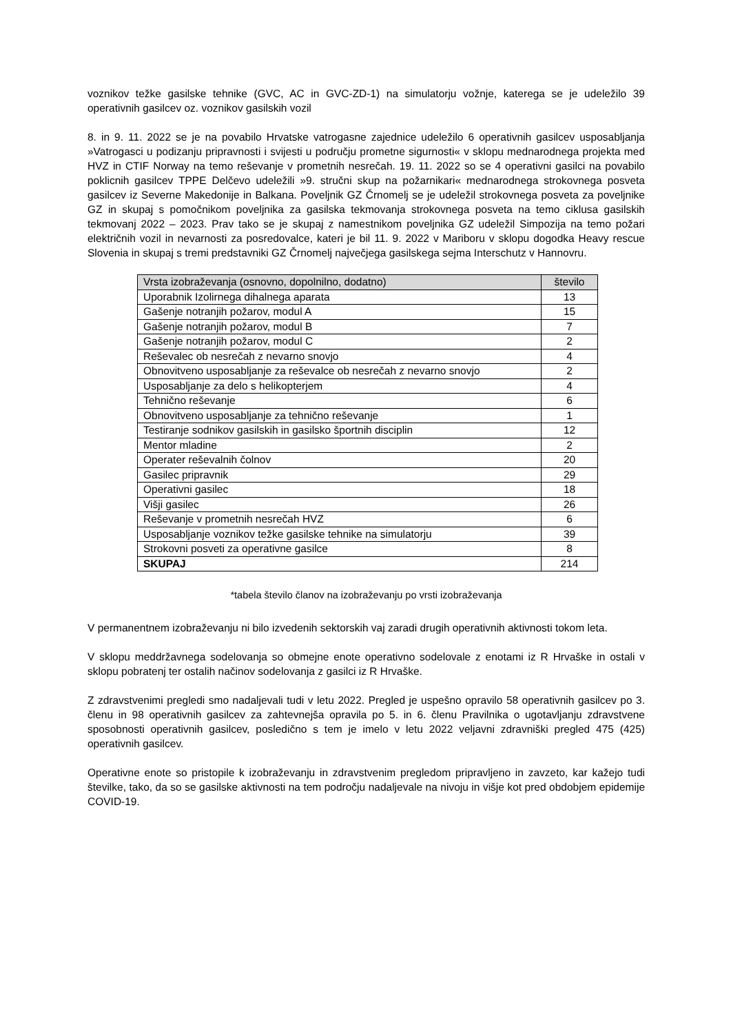voznikov težke gasilske tehnike (GVC, AC in GVC-ZD-1) na simulatorju vožnje, katerega se je udeležilo 39 operativnih gasilcev oz. voznikov gasilskih vozil
8. in 9. 11. 2022 se je na povabilo Hrvatske vatrogasne zajednice udeležilo 6 operativnih gasilcev usposabljanja »Vatrogasci u podizanju pripravnosti i svijesti u području prometne sigurnosti« v sklopu mednarodnega projekta med HVZ in CTIF Norway na temo reševanje v prometnih nesrečah. 19. 11. 2022 so se 4 operativni gasilci na povabilo poklicnih gasilcev TPPE Delčevo udeležili »9. stručni skup na požarnikari« mednarodnega strokovnega posveta gasilcev iz Severne Makedonije in Balkana. Poveljnik GZ Črnomelj se je udeležil strokovnega posveta za poveljnike GZ in skupaj s pomočnikom poveljnika za gasilska tekmovanja strokovnega posveta na temo ciklusa gasilskih tekmovanj 2022 – 2023. Prav tako se je skupaj z namestnikom poveljnika GZ udeležil Simpozija na temo požari električnih vozil in nevarnosti za posredovalce, kateri je bil 11. 9. 2022 v Mariboru v sklopu dogodka Heavy rescue Slovenia in skupaj s tremi predstavniki GZ Črnomelj največjega gasilskega sejma Interschutz v Hannovru.
| Vrsta izobraževanja (osnovno, dopolnilno, dodatno) | število |
| --- | --- |
| Uporabnik Izolirnega dihalnega aparata | 13 |
| Gašenje notranjih požarov, modul A | 15 |
| Gašenje notranjih požarov, modul B | 7 |
| Gašenje notranjih požarov, modul C | 2 |
| Reševalec ob nesrečah z nevarno snovjo | 4 |
| Obnovitveno usposabljanje za reševalce ob nesrečah z nevarno snovjo | 2 |
| Usposabljanje za delo s helikopterjem | 4 |
| Tehnično reševanje | 6 |
| Obnovitveno usposabljanje za tehnično reševanje | 1 |
| Testiranje sodnikov gasilskih in gasilsko športnih disciplin | 12 |
| Mentor mladine | 2 |
| Operater reševalnih čolnov | 20 |
| Gasilec pripravnik | 29 |
| Operativni gasilec | 18 |
| Višji gasilec | 26 |
| Reševanje v prometnih nesrečah HVZ | 6 |
| Usposabljanje voznikov težke gasilske tehnike na simulatorju | 39 |
| Strokovni posveti za operativne gasilce | 8 |
| SKUPAJ | 214 |
*tabela število članov na izobraževanju po vrsti izobraževanja
V permanentnem izobraževanju ni bilo izvedenih sektorskih vaj zaradi drugih operativnih aktivnosti tokom leta.
V sklopu meddržavnega sodelovanja so obmejne enote operativno sodelovale z enotami iz R Hrvaške in ostali v sklopu pobratenj ter ostalih načinov sodelovanja z gasilci iz R Hrvaške.
Z zdravstvenimi pregledi smo nadaljevali tudi v letu 2022. Pregled je uspešno opravilo 58 operativnih gasilcev po 3. členu in 98 operativnih gasilcev za zahtevnejša opravila po 5. in 6. členu Pravilnika o ugotavljanju zdravstvene sposobnosti operativnih gasilcev, posledično s tem je imelo v letu 2022 veljavni zdravniški pregled 475 (425) operativnih gasilcev.
Operativne enote so pristopile k izobraževanju in zdravstvenim pregledom pripravljeno in zavzeto, kar kažejo tudi številke, tako, da so se gasilske aktivnosti na tem področju nadaljevale na nivoju in višje kot pred obdobjem epidemije COVID-19.